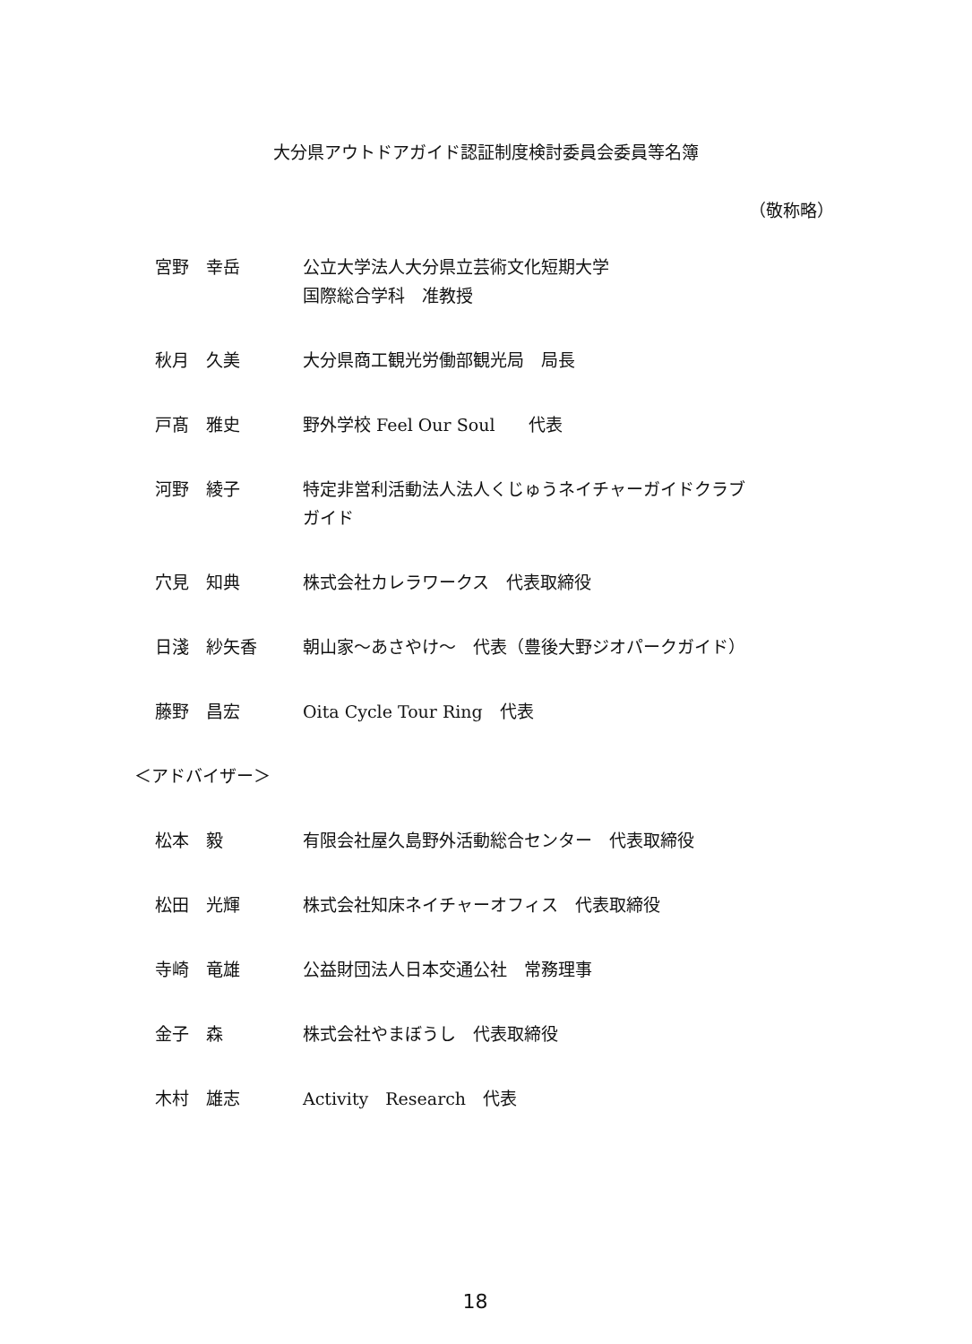大分県アウトドアガイド認証制度検討委員会委員等名簿
（敬称略）
宮野　幸岳 公立大学法人大分県立芸術文化短期大学
国際総合学科　准教授
秋月　久美 大分県商工観光労働部観光局　局長
戸髙　雅史 野外学校 Feel Our Soul　　代表
河野　綾子 特定非営利活動法人法人くじゅうネイチャーガイドクラブ
ガイド
穴見　知典 株式会社カレラワークス　代表取締役
日淺　紗矢香 朝山家～あさやけ～　代表（豊後大野ジオパークガイド）
藤野　昌宏 Oita Cycle Tour Ring　代表
＜アドバイザー＞
松本　毅 有限会社屋久島野外活動総合センター　代表取締役
松田　光輝 株式会社知床ネイチャーオフィス　代表取締役
寺崎　竜雄 公益財団法人日本交通公社　常務理事
金子　森 株式会社やまぼうし　代表取締役
木村　雄志 Activity　Research　代表
18